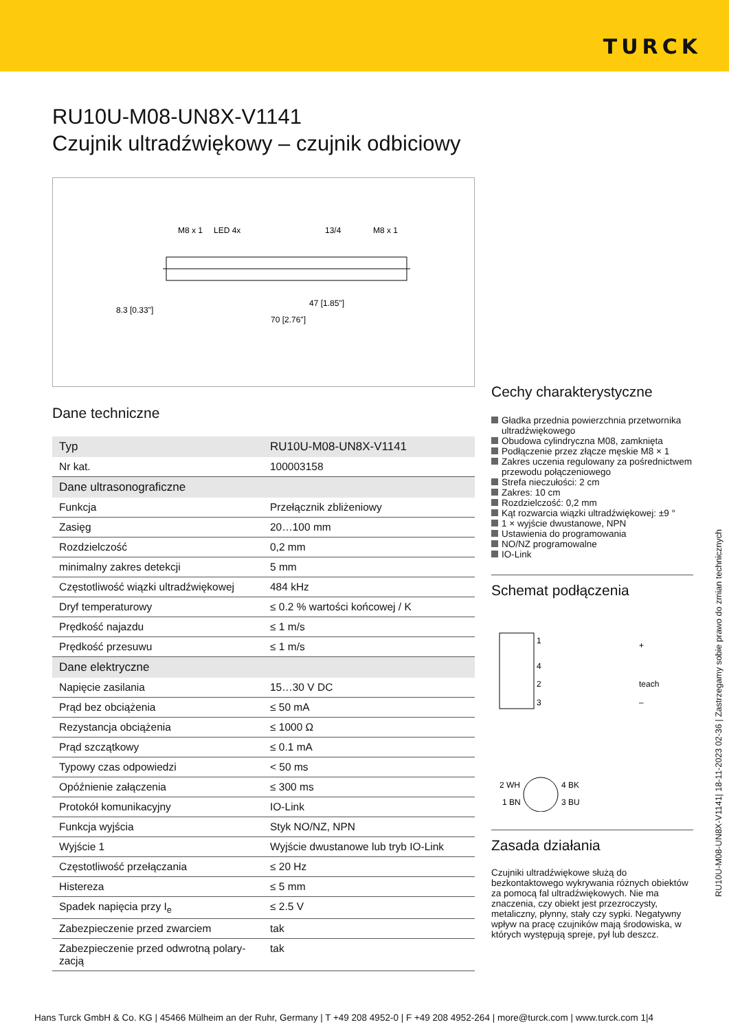TURCK
RU10U-M08-UN8X-V1141
Czujnik ultradźwiękowy – czujnik odbiciowy
M8 x 1
LED 4x
13/4
M8 x 1
8.3 [0.33"]
47 [1.85"]
70 [2.76"]
Dane techniczne
| Typ | RU10U-M08-UN8X-V1141 |
| Nr kat. | 100003158 |
| Dane ultrasonograficzne | |
| Funkcja | Przełącznik zbliżeniowy |
| Zasięg | 20…100 mm |
| Rozdzielczość | 0,2 mm |
| minimalny zakres detekcji | 5 mm |
| Częstotliwość wiązki ultradźwiękowej | 484 kHz |
| Dryf temperaturowy | ≤ 0.2 % wartości końcowej / K |
| Prędkość najazdu | ≤ 1 m/s |
| Prędkość przesuwu | ≤ 1 m/s |
| Dane elektryczne | |
| Napięcie zasilania | 15…30 V DC |
| Prąd bez obciążenia | ≤ 50 mA |
| Rezystancja obciążenia | ≤ 1000 Ω |
| Prąd szczątkowy | ≤ 0.1 mA |
| Typowy czas odpowiedzi | < 50 ms |
| Opóźnienie załączenia | ≤ 300 ms |
| Protokół komunikacyjny | IO-Link |
| Funkcja wyjścia | Styk NO/NZ, NPN |
| Wyjście 1 | Wyjście dwustanowe lub tryb IO-Link |
| Częstotliwość przełączania | ≤ 20 Hz |
| Histereza | ≤ 5 mm |
| Spadek napięcia przy I<sub>e</sub> | ≤ 2.5 V |
| Zabezpieczenie przed zwarciem | tak |
| Zabezpieczenie przed odwrotną polary-zacją | tak |
Cechy charakterystyczne
Gładka przednia powierzchnia przetwornika ultradźwiękowego
Obudowa cylindryczna M08, zamknięta
Podłączenie przez złącze męskie M8 × 1
Zakres uczenia regulowany za pośrednictwem przewodu połączeniowego
Strefa nieczułości: 2 cm
Zakres: 10 cm
Rozdzielczość: 0,2 mm
Kąt rozwarcia wiązki ultradźwiękowej: ±9 °
1 × wyjście dwustanowe, NPN
Ustawienia do programowania
NO/NZ programowalne
IO-Link
Schemat podłączenia
1
4
2
3
+
teach
–
2 WH
4 BK
1 BN
3 BU
Zasada działania
Czujniki ultradźwiękowe służą do bezkontaktowego wykrywania różnych obiektów za pomocą fal ultradźwiękowych. Nie ma znaczenia, czy obiekt jest przezroczysty, metaliczny, płynny, stały czy sypki. Negatywny wpływ na pracę czujników mają środowiska, w których występują spreje, pył lub deszcz.
RU10U-M08-UN8X-V1141| 18-11-2023 02-36 | Zastrzegamy sobie prawo do zmian technicznych
Hans Turck GmbH & Co. KG | 45466 Mülheim an der Ruhr, Germany | T +49 208 4952-0 | F +49 208 4952-264 | more@turck.com | www.turck.com 1|4